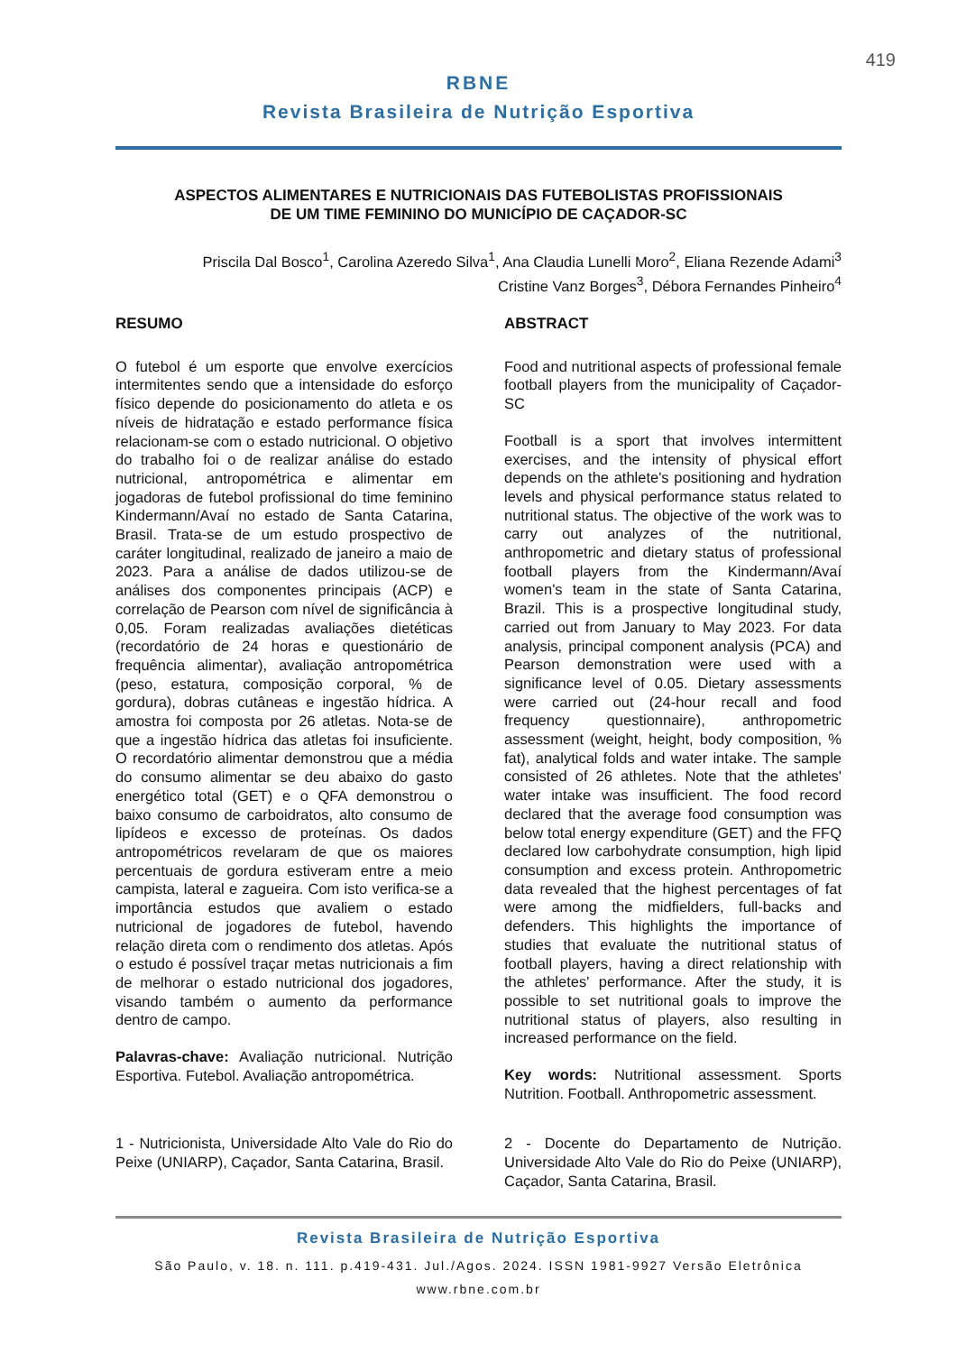419
RBNE
Revista Brasileira de Nutrição Esportiva
ASPECTOS ALIMENTARES E NUTRICIONAIS DAS FUTEBOLISTAS PROFISSIONAIS
DE UM TIME FEMININO DO MUNICÍPIO DE CAÇADOR-SC
Priscila Dal Bosco<sup>1</sup>, Carolina Azeredo Silva<sup>1</sup>, Ana Claudia Lunelli Moro<sup>2</sup>, Eliana Rezende Adami<sup>3</sup>
Cristine Vanz Borges<sup>3</sup>, Débora Fernandes Pinheiro<sup>4</sup>
RESUMO
O futebol é um esporte que envolve exercícios intermitentes sendo que a intensidade do esforço físico depende do posicionamento do atleta e os níveis de hidratação e estado performance física relacionam-se com o estado nutricional. O objetivo do trabalho foi o de realizar análise do estado nutricional, antropométrica e alimentar em jogadoras de futebol profissional do time feminino Kindermann/Avaí no estado de Santa Catarina, Brasil. Trata-se de um estudo prospectivo de caráter longitudinal, realizado de janeiro a maio de 2023. Para a análise de dados utilizou-se de análises dos componentes principais (ACP) e correlação de Pearson com nível de significância à 0,05. Foram realizadas avaliações dietéticas (recordatório de 24 horas e questionário de frequência alimentar), avaliação antropométrica (peso, estatura, composição corporal, % de gordura), dobras cutâneas e ingestão hídrica. A amostra foi composta por 26 atletas. Nota-se de que a ingestão hídrica das atletas foi insuficiente. O recordatório alimentar demonstrou que a média do consumo alimentar se deu abaixo do gasto energético total (GET) e o QFA demonstrou o baixo consumo de carboidratos, alto consumo de lipídeos e excesso de proteínas. Os dados antropométricos revelaram de que os maiores percentuais de gordura estiveram entre a meio campista, lateral e zagueira. Com isto verifica-se a importância estudos que avaliem o estado nutricional de jogadores de futebol, havendo relação direta com o rendimento dos atletas. Após o estudo é possível traçar metas nutricionais a fim de melhorar o estado nutricional dos jogadores, visando também o aumento da performance dentro de campo.
Palavras-chave: Avaliação nutricional. Nutrição Esportiva. Futebol. Avaliação antropométrica.
1 - Nutricionista, Universidade Alto Vale do Rio do Peixe (UNIARP), Caçador, Santa Catarina, Brasil.
ABSTRACT
Food and nutritional aspects of professional female football players from the municipality of Caçador-SC
Football is a sport that involves intermittent exercises, and the intensity of physical effort depends on the athlete's positioning and hydration levels and physical performance status related to nutritional status. The objective of the work was to carry out analyzes of the nutritional, anthropometric and dietary status of professional football players from the Kindermann/Avaí women's team in the state of Santa Catarina, Brazil. This is a prospective longitudinal study, carried out from January to May 2023. For data analysis, principal component analysis (PCA) and Pearson demonstration were used with a significance level of 0.05. Dietary assessments were carried out (24-hour recall and food frequency questionnaire), anthropometric assessment (weight, height, body composition, % fat), analytical folds and water intake. The sample consisted of 26 athletes. Note that the athletes' water intake was insufficient. The food record declared that the average food consumption was below total energy expenditure (GET) and the FFQ declared low carbohydrate consumption, high lipid consumption and excess protein. Anthropometric data revealed that the highest percentages of fat were among the midfielders, full-backs and defenders. This highlights the importance of studies that evaluate the nutritional status of football players, having a direct relationship with the athletes' performance. After the study, it is possible to set nutritional goals to improve the nutritional status of players, also resulting in increased performance on the field.
Key words: Nutritional assessment. Sports Nutrition. Football. Anthropometric assessment.
2 - Docente do Departamento de Nutrição. Universidade Alto Vale do Rio do Peixe (UNIARP), Caçador, Santa Catarina, Brasil.
Revista Brasileira de Nutrição Esportiva
São Paulo, v. 18. n. 111. p.419-431. Jul./Agos. 2024. ISSN 1981-9927 Versão Eletrônica
www.rbne.com.br